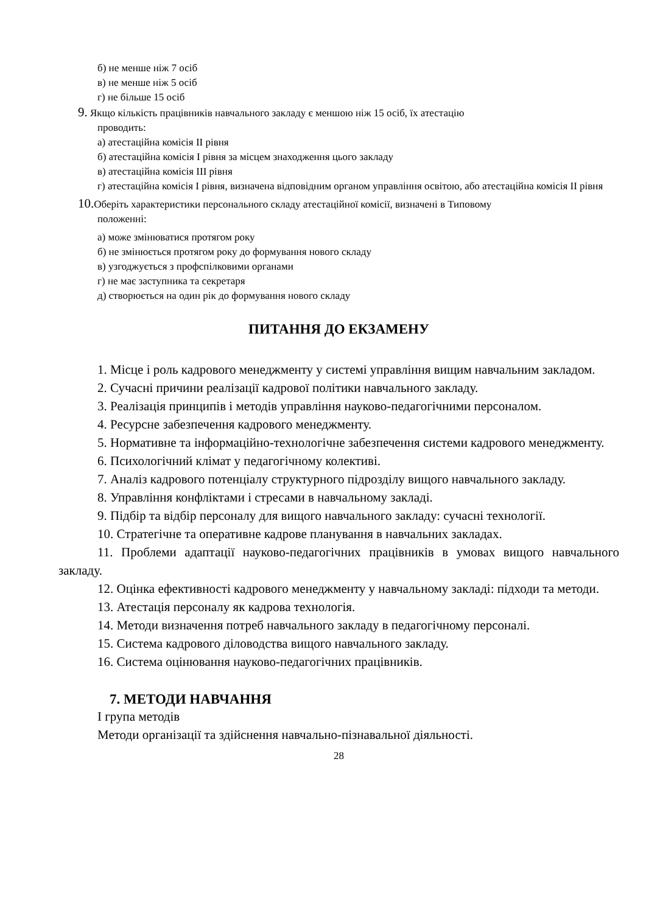б) не менше ніж 7 осіб
в) не менше ніж 5 осіб
г) не більше 15 осіб
9. Якщо кількість працівників навчального закладу є меншою ніж 15 осіб, їх атестацію
проводить:
а) атестаційна комісія ІІ рівня
б) атестаційна комісія І рівня за місцем знаходження цього закладу
в) атестаційна комісія ІІІ рівня
г) атестаційна комісія І рівня, визначена відповідним органом управління освітою, або атестаційна комісія ІІ рівня
10. Оберіть характеристики персонального складу атестаційної комісії, визначені в Типовому
положенні:
а) може змінюватися протягом року
б) не змінюється протягом року до формування нового складу
в) узгоджується з профспілковими органами
г) не має заступника та секретаря
д) створюється на один рік до формування нового складу
ПИТАННЯ ДО ЕКЗАМЕНУ
1. Місце і роль кадрового менеджменту у системі управління вищим навчальним закладом.
2. Сучасні причини реалізації кадрової політики навчального закладу.
3. Реалізація принципів і методів управління науково-педагогічними персоналом.
4. Ресурсне забезпечення кадрового менеджменту.
5. Нормативне та інформаційно-технологічне забезпечення системи кадрового менеджменту.
6. Психологічний клімат у педагогічному колективі.
7. Аналіз кадрового потенціалу структурного підрозділу вищого навчального закладу.
8. Управління конфліктами і стресами в навчальному закладі.
9. Підбір та відбір персоналу для вищого навчального закладу: сучасні технології.
10. Стратегічне та оперативне кадрове планування в навчальних закладах.
11. Проблеми адаптації науково-педагогічних працівників в умовах вищого навчального закладу.
12. Оцінка ефективності кадрового менеджменту у навчальному закладі: підходи та методи.
13. Атестація персоналу як кадрова технологія.
14. Методи визначення потреб навчального закладу в педагогічному персоналі.
15. Система кадрового діловодства вищого навчального закладу.
16. Система оцінювання науково-педагогічних працівників.
7. МЕТОДИ НАВЧАННЯ
І група методів
Методи організації та здійснення навчально-пізнавальної діяльності.
28